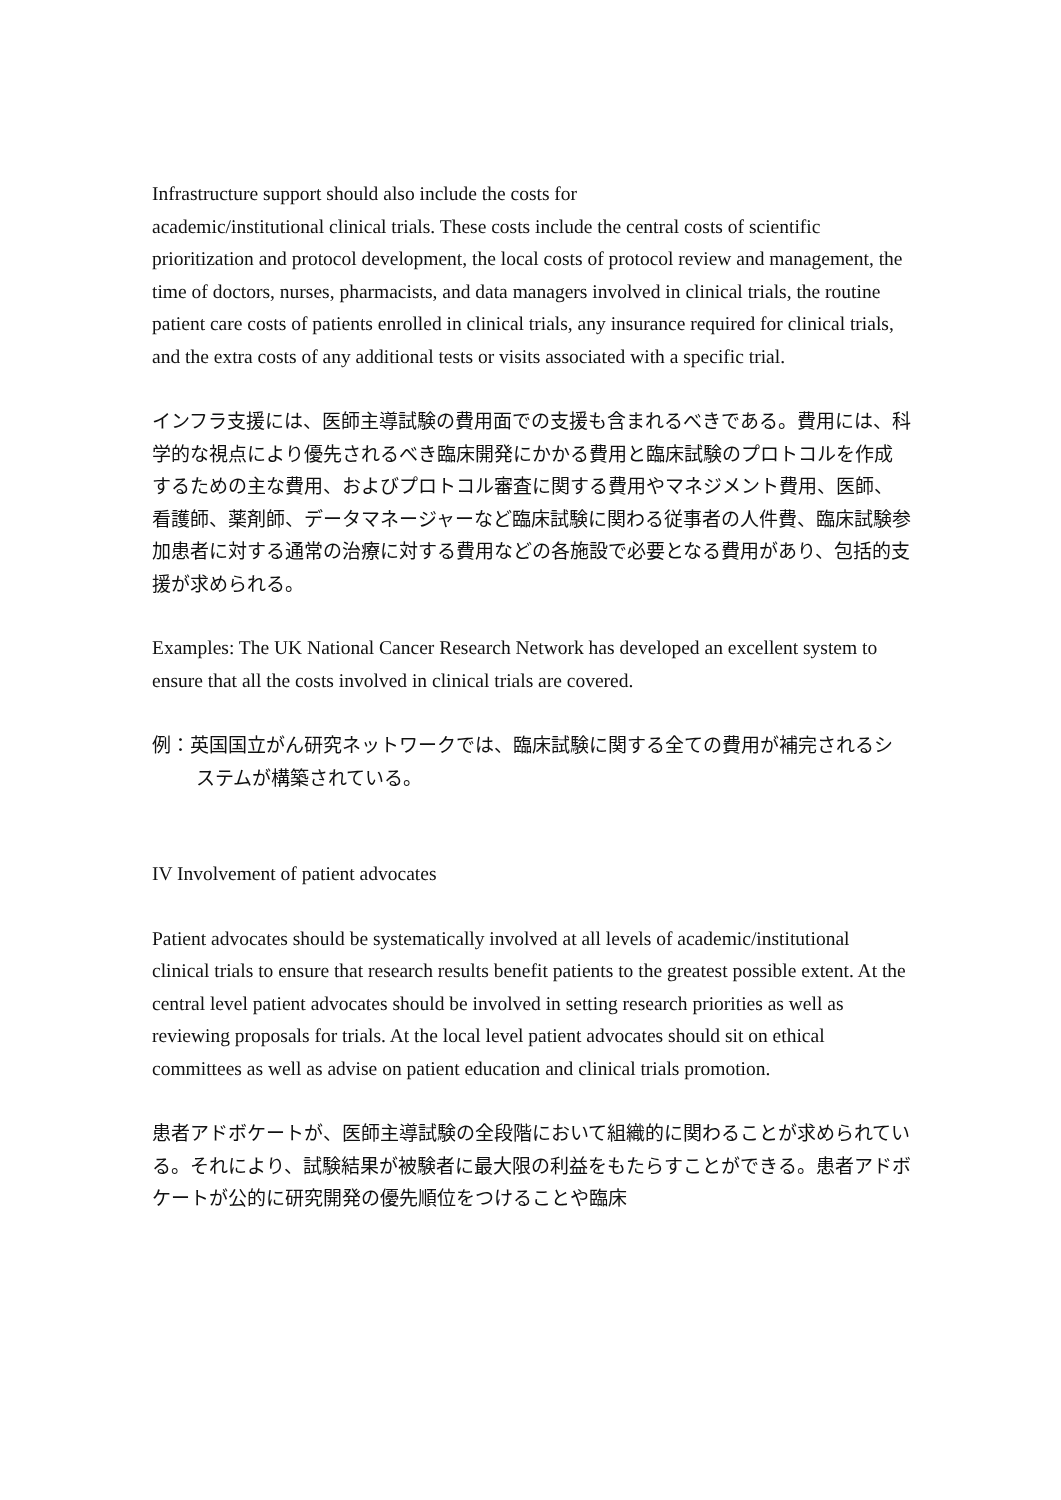Infrastructure support should also include the costs for
academic/institutional clinical trials. These costs include the central costs of scientific prioritization and protocol development, the local costs of protocol review and management, the time of doctors, nurses, pharmacists, and data managers involved in clinical trials, the routine patient care costs of patients enrolled in clinical trials, any insurance required for clinical trials, and the extra costs of any additional tests or visits associated with a specific trial.
インフラ支援には、医師主導試験の費用面での支援も含まれるべきである。費用には、科学的な視点により優先されるべき臨床開発にかかる費用と臨床試験のプロトコルを作成するための主な費用、およびプロトコル審査に関する費用やマネジメント費用、医師、看護師、薬剤師、データマネージャーなど臨床試験に関わる従事者の人件費、臨床試験参加患者に対する通常の治療に対する費用などの各施設で必要となる費用があり、包括的支援が求められる。
Examples: The UK National Cancer Research Network has developed an excellent system to ensure that all the costs involved in clinical trials are covered.
例：英国国立がん研究ネットワークでは、臨床試験に関する全ての費用が補完されるシステムが構築されている。
IV Involvement of patient advocates
Patient advocates should be systematically involved at all levels of academic/institutional clinical trials to ensure that research results benefit patients to the greatest possible extent. At the central level patient advocates should be involved in setting research priorities as well as reviewing proposals for trials. At the local level patient advocates should sit on ethical committees as well as advise on patient education and clinical trials promotion.
患者アドボケートが、医師主導試験の全段階において組織的に関わることが求められている。それにより、試験結果が被験者に最大限の利益をもたらすことができる。患者アドボケートが公的に研究開発の優先順位をつけることや臨床